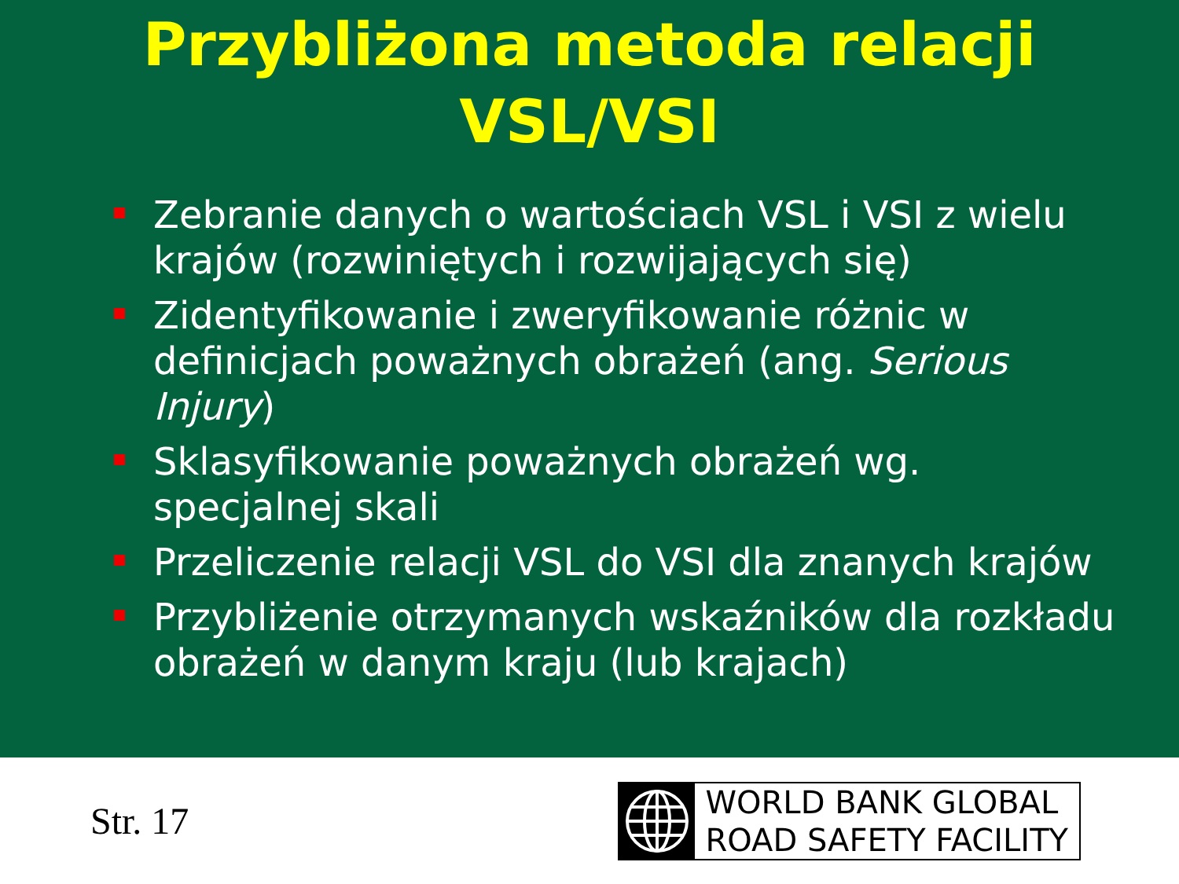Przybliżona metoda relacji
VSL/VSI
Zebranie danych o wartościach VSL i VSI z wielu krajów (rozwiniętych i rozwijających się)
Zidentyfikowanie i zweryfikowanie różnic w definicjach poważnych obrażeń (ang. Serious Injury)
Sklasyfikowanie poważnych obrażeń wg. specjalnej skali
Przeliczenie relacji VSL do VSI dla znanych krajów
Przybliżenie otrzymanych wskaźników dla rozkładu obrażeń w danym kraju (lub krajach)
Str. 17
WORLD BANK GLOBAL
ROAD SAFETY FACILITY